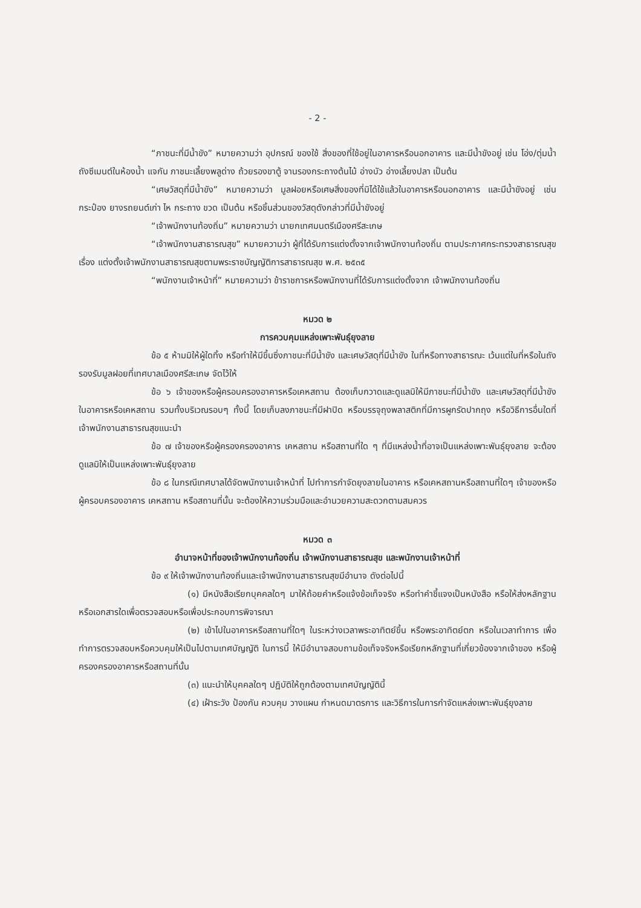- 2 -
“ภาชนะที่มีน้ำขัง” หมายความว่า อุปกรณ์ ของใช้ สิ่งของที่ใช้อยู่ในอาคารหรือนอกอาคาร และมีน้ำขังอยู่ เช่น โอ่ง/ตุ่มน้ำ ถังซีเมนต์ในห้องน้ำ แจกัน ภาชนะเลี้ยงพลูด่าง ถ้วยรองขาตู้ จานรองกระถางต้นไม้ อ่างบัว อ่างเลี้ยงปลา เป็นต้น
“เศษวัสดุที่มีน้ำขัง” หมายความว่า มูลฝอยหรือเศษสิ่งของที่มิได้ใช้แล้วในอาคารหรือนอกอาคาร และมีน้ำขังอยู่ เช่น กระป๋อง ยางรถยนต์เก่า ไห กระถาง ขวด เป็นต้น หรือชิ้นส่วนของวัสดุดังกล่าวที่มีน้ำขังอยู่
“เจ้าพนักงานท้องถิ่น” หมายความว่า นายกเทศมนตรีเมืองศรีสะเกษ
“เจ้าพนักงานสาธารณสุข” หมายความว่า ผู้ที่ได้รับการแต่งตั้งจากเจ้าพนักงานท้องถิ่น ตามประกาศกระทรวงสาธารณสุข เรื่อง แต่งตั้งเจ้าพนักงานสาธารณสุขตามพระราชบัญญัติการสาธารณสุข พ.ศ. ๒๕๓๕
“พนักงานเจ้าหน้าที่” หมายความว่า ข้าราชการหรือพนักงานที่ได้รับการแต่งตั้งจาก เจ้าพนักงานท้องถิ่น
หมวด ๒
การควบคุมแหล่งเพาะพันธุ์ยุงลาย
ข้อ ๕ ห้ามมิให้ผู้ใดทิ้ง หรือทำให้มีขึ้นซึ่งภาชนะที่มีน้ำขัง และเศษวัสดุที่มีน้ำขัง ในที่หรือทางสาธารณะ เว้นแต่ในที่หรือในถังรองรับมูลฝอยที่เทศบาลเมืองศรีสะเกษ จัดไว้ให้
ข้อ ๖ เจ้าของหรือผู้ครอบครองอาคารหรือเคหสถาน ต้องเก็บกวาดและดูแลมิให้มีภาชนะที่มีน้ำขัง และเศษวัสดุที่มีน้ำขัง ในอาคารหรือเคหสถาน รวมทั้งบริเวณรอบๆ ทั้งนี้ โดยเก็บลงภาชนะที่มีฝาปิด หรือบรรจุถุงพลาสติกที่มีการผูกรัดปากถุง หรือวิธีการอื่นใดที่เจ้าพนักงานสาธารณสุขแนะนำ
ข้อ ๗ เจ้าของหรือผู้ครองครองอาคาร เคหสถาน หรือสถานที่ใด ๆ ที่มีแหล่งน้ำที่อาจเป็นแหล่งเพาะพันธุ์ยุงลาย จะต้องดูแลมิให้เป็นแหล่งเพาะพันธุ์ยุงลาย
ข้อ ๘ ในกรณีเทศบาลได้จัดพนักงานเจ้าหน้าที่ ไปทำการกำจัดยุงลายในอาคาร หรือเคหสถานหรือสถานที่ใดๆ เจ้าของหรือผู้ครอบครองอาคาร เคหสถาน หรือสถานที่นั้น จะต้องให้ความร่วมมือและอำนวยความสะดวกตามสมควร
หมวด ๓
อำนาจหน้าที่ของเจ้าพนักงานท้องถิ่น เจ้าพนักงานสาธารณสุข และพนักงานเจ้าหน้าที่
ข้อ ๙ ให้เจ้าพนักงานท้องถิ่นและเจ้าพนักงานสาธารณสุขมีอำนาจ ดังต่อไปนี้
(๑) มีหนังสือเรียกบุคคลใดๆ มาให้ถ้อยคำหรือแจ้งข้อเท็จจริง หรือทำคำชี้แจงเป็นหนังสือ หรือให้ส่งหลักฐานหรือเอกสารใดเพื่อตรวจสอบหรือเพื่อประกอบการพิจารณา
(๒) เข้าไปในอาคารหรือสถานที่ใดๆ ในระหว่างเวลาพระอาทิตย์ขึ้น หรือพระอาทิตย์ตก หรือในเวลาทำการ เพื่อทำการตรวจสอบหรือควบคุมให้เป็นไปตามเทศบัญญัติ ในการนี้ ให้มีอำนาจสอบถามข้อเท็จจริงหรือเรียกหลักฐานที่เกี่ยวข้องจากเจ้าของ หรือผู้ครองครองอาคารหรือสถานที่นั้น
(๓) แนะนำให้บุคคลใดๆ ปฏิบัติให้ถูกต้องตามเทศบัญญัตินี้
(๔) เฝ้าระวัง ป้องกัน ควบคุม วางแผน กำหนดมาตรการ และวิธีการในการกำจัดแหล่งเพาะพันธุ์ยุงลาย